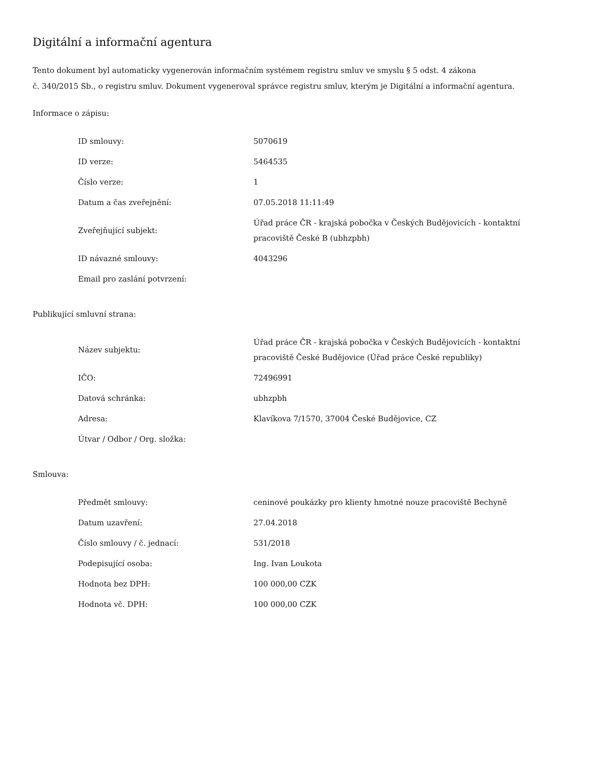Digitální a informační agentura
Tento dokument byl automaticky vygenerován informačním systémem registru smluv ve smyslu § 5 odst. 4 zákona
č. 340/2015 Sb., o registru smluv. Dokument vygeneroval správce registru smluv, kterým je Digitální a informační agentura.
Informace o zápisu:
| ID smlouvy: | 5070619 |
| ID verze: | 5464535 |
| Číslo verze: | 1 |
| Datum a čas zveřejnění: | 07.05.2018 11:11:49 |
| Zveřejňující subjekt: | Úřad práce ČR - krajská pobočka v Českých Budějovicích - kontaktní pracoviště České B (ubhzpbh) |
| ID návazné smlouvy: | 4043296 |
| Email pro zaslání potvrzení: | |
Publikující smluvní strana:
| Název subjektu: | Úřad práce ČR - krajská pobočka v Českých Budějovicích - kontaktní pracoviště České Budějovice (Úřad práce České republiky) |
| IČO: | 72496991 |
| Datová schránka: | ubhzpbh |
| Adresa: | Klavíkova 7/1570, 37004 České Budějovice, CZ |
| Útvar / Odbor / Org. složka: | |
Smlouva:
| Předmět smlouvy: | ceninové poukázky pro klienty hmotné nouze pracoviště Bechyně |
| Datum uzavření: | 27.04.2018 |
| Číslo smlouvy / č. jednací: | 531/2018 |
| Podepisující osoba: | Ing. Ivan Loukota |
| Hodnota bez DPH: | 100 000,00 CZK |
| Hodnota vč. DPH: | 100 000,00 CZK |